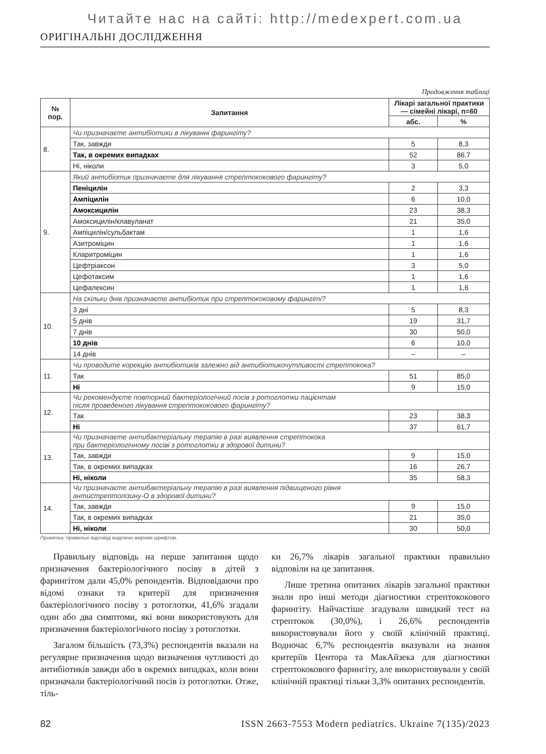Читайте нас на сайті: http://medexpert.com.ua
ОРИГІНАЛЬНІ ДОСЛІДЖЕННЯ
Продовження таблиці
| № пор. | Запитання | Лікарі загальної практики — сімейні лікарі, n=60 | |
| --- | --- | --- | --- |
| | | абс. | % |
| 8. | Чи призначаєте антибіотики в лікуванні фарингіту? | | |
| | Так, завжди | 5 | 8,3 |
| | Так, в окремих випадках | 52 | 86,7 |
| | Ні, ніколи | 3 | 5,0 |
| 9. | Який антибіотик призначаєте для лікування стрептококового фарингіту? | | |
| | Пеніцилін | 2 | 3,3 |
| | Ампіцилін | 6 | 10,0 |
| | Амоксицилін | 23 | 38,3 |
| | Амоксицилін/клавуланат | 21 | 35,0 |
| | Ампіцилін/сульбактам | 1 | 1,6 |
| | Азитроміцин | 1 | 1,6 |
| | Кларитроміцин | 1 | 1,6 |
| | Цефтріаксон | 3 | 5,0 |
| | Цефотаксим | 1 | 1,6 |
| | Цефалексин | 1 | 1,6 |
| 10. | На скільки днів призначаєте антибіотик при стрептококовому фарингіті? | | |
| | 3 дні | 5 | 8,3 |
| | 5 днів | 19 | 31,7 |
| | 7 днів | 30 | 50,0 |
| | 10 днів | 6 | 10,0 |
| | 14 днів | – | – |
| 11. | Чи проводите корекцію антибіотиків залежно від антибіотикочутливості стрептокока? | | |
| | Так | 51 | 85,0 |
| | Ні | 9 | 15,0 |
| 12. | Чи рекомендуєте повторний бактеріологічний посів з ротоглотки пацієнтам після проведеного лікування стрептококового фарингіту? | | |
| | Так | 23 | 38,3 |
| | Ні | 37 | 61,7 |
| 13. | Чи призначаєте антибактеріальну терапію в разі виявлення стрептокока при бактеріологічному посіві з ротоглотки в здорової дитини? | | |
| | Так, завжди | 9 | 15,0 |
| | Так, в окремих випадках | 16 | 26,7 |
| | Ні, ніколи | 35 | 58,3 |
| 14. | Чи призначаєте антибактеріальну терапію в разі виявлення підвищеного рівня антистрептолізину-О в здорової дитини? | | |
| | Так, завжди | 9 | 15,0 |
| | Так, в окремих випадках | 21 | 35,0 |
| | Ні, ніколи | 30 | 50,0 |
Примітка: правильні відповіді виділено жирним шрифтом.
Правильну відповідь на перше запитання щодо призначення бактеріологічного посіву в дітей з фарингітом дали 45,0% репондентів. Відповідаючи про відомі ознаки та критерії для призначення бактеріологічного посіву з ротоглотки, 41,6% згадали один або два симптоми, які вони використовують для призначення бактеріологічного посіву з ротоглотки.
Загалом більшість (73,3%) респондентів вказали на регулярне призначення щодо визначення чутливості до антибіотиків завжди або в окремих випадках, коли вони призначали бактеріологічний посів із ротоглотки. Отже, тіль-
ки 26,7% лікарів загальної практики правильно відповіли на це запитання.
Лише третина опитаних лікарів загальної практики знали про інші методи діагностики стрептококового фарингіту. Найчастіше згадували швидкий тест на стрептокок (30,0%), і 26,6% респондентів використовували його у своїй клінічній практиці. Водночас 6,7% респондентів вказували на знання критеріїв Центора та МакАйзека для діагностики стрептококового фарингіту, але використовували у своїй клінічній практиці тільки 3,3% опитаних респондентів.
82 ISSN 2663-7553 Modern pediatrics. Ukraine 7(135)/2023